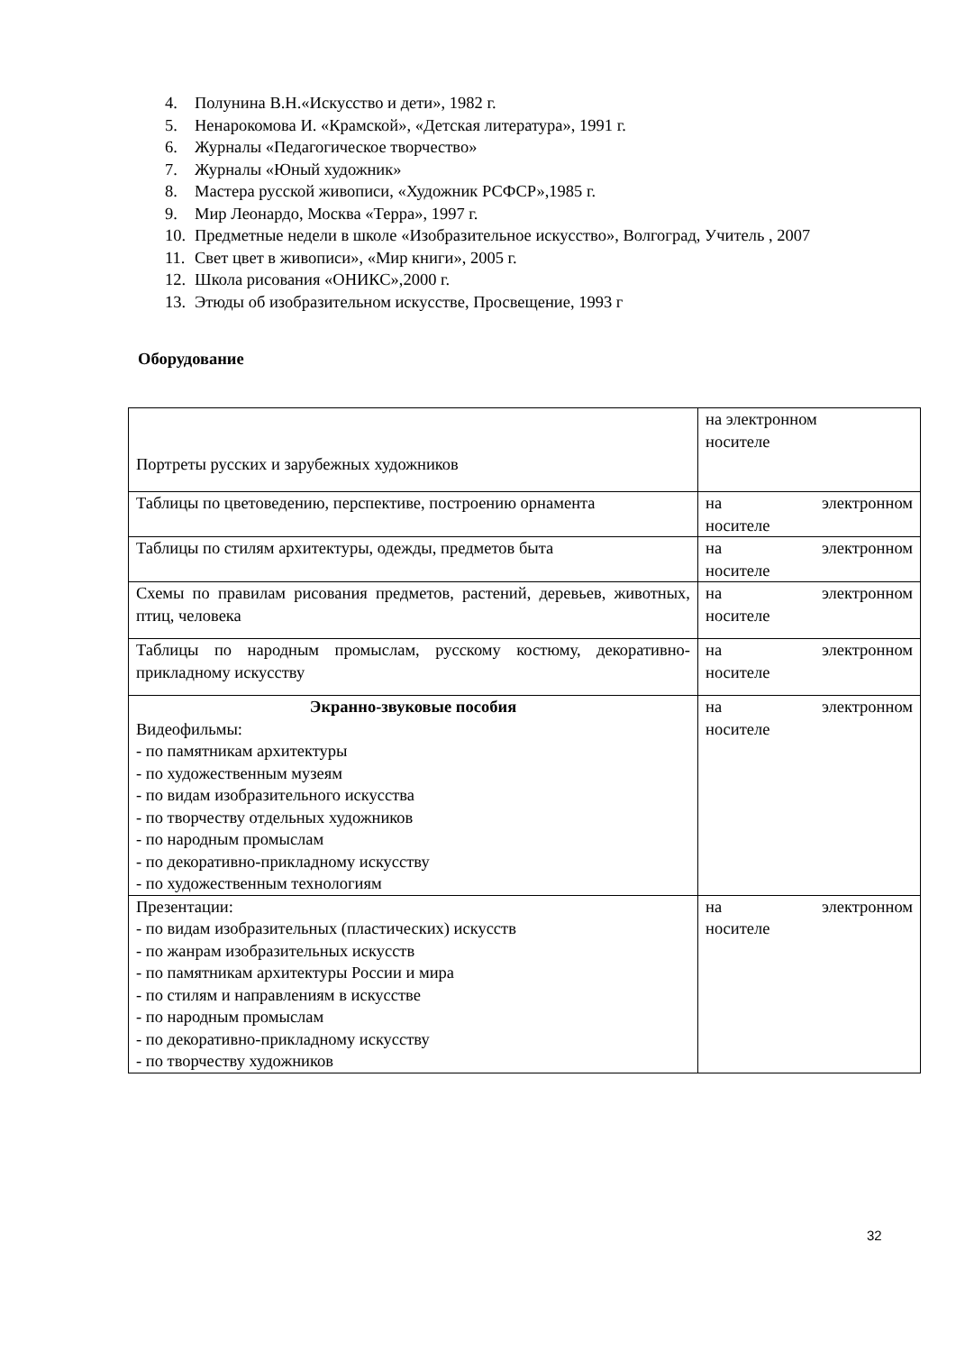4. Полунина В.Н.«Искусство и дети», 1982 г.
5. Ненарокомова И. «Крамской», «Детская литература», 1991 г.
6. Журналы «Педагогическое творчество»
7. Журналы «Юный художник»
8. Мастера русской живописи, «Художник РСФСР»,1985 г.
9. Мир Леонардо, Москва «Терра», 1997 г.
10. Предметные недели в школе «Изобразительное искусство», Волгоград, Учитель , 2007
11. Свет цвет в живописи», «Мир книги», 2005 г.
12. Школа рисования «ОНИКС»,2000 г.
13. Этюды об изобразительном искусстве, Просвещение, 1993 г
Оборудование
| Портреты русских и зарубежных художников | на электронном носителе |
| Таблицы по цветоведению, перспективе, построению орнамента | на электронном носителе |
| Таблицы по стилям архитектуры, одежды, предметов быта | на электронном носителе |
| Схемы по правилам рисования предметов, растений, деревьев, животных, птиц, человека | на электронном носителе |
| Таблицы по народным промыслам, русскому костюму, декоративно-прикладному искусству | на электронном носителе |
| Экранно-звуковые пособия Видеофильмы: - по памятникам архитектуры - по художественным музеям - по видам изобразительного искусства - по творчеству отдельных художников - по народным промыслам - по декоративно-прикладному искусству - по художественным технологиям | на электронном носителе |
| Презентации: - по видам изобразительных (пластических) искусств - по жанрам изобразительных искусств - по памятникам архитектуры России и мира - по стилям и направлениям в искусстве - по народным промыслам - по декоративно-прикладному искусству - по творчеству художников | на электронном носителе |
32